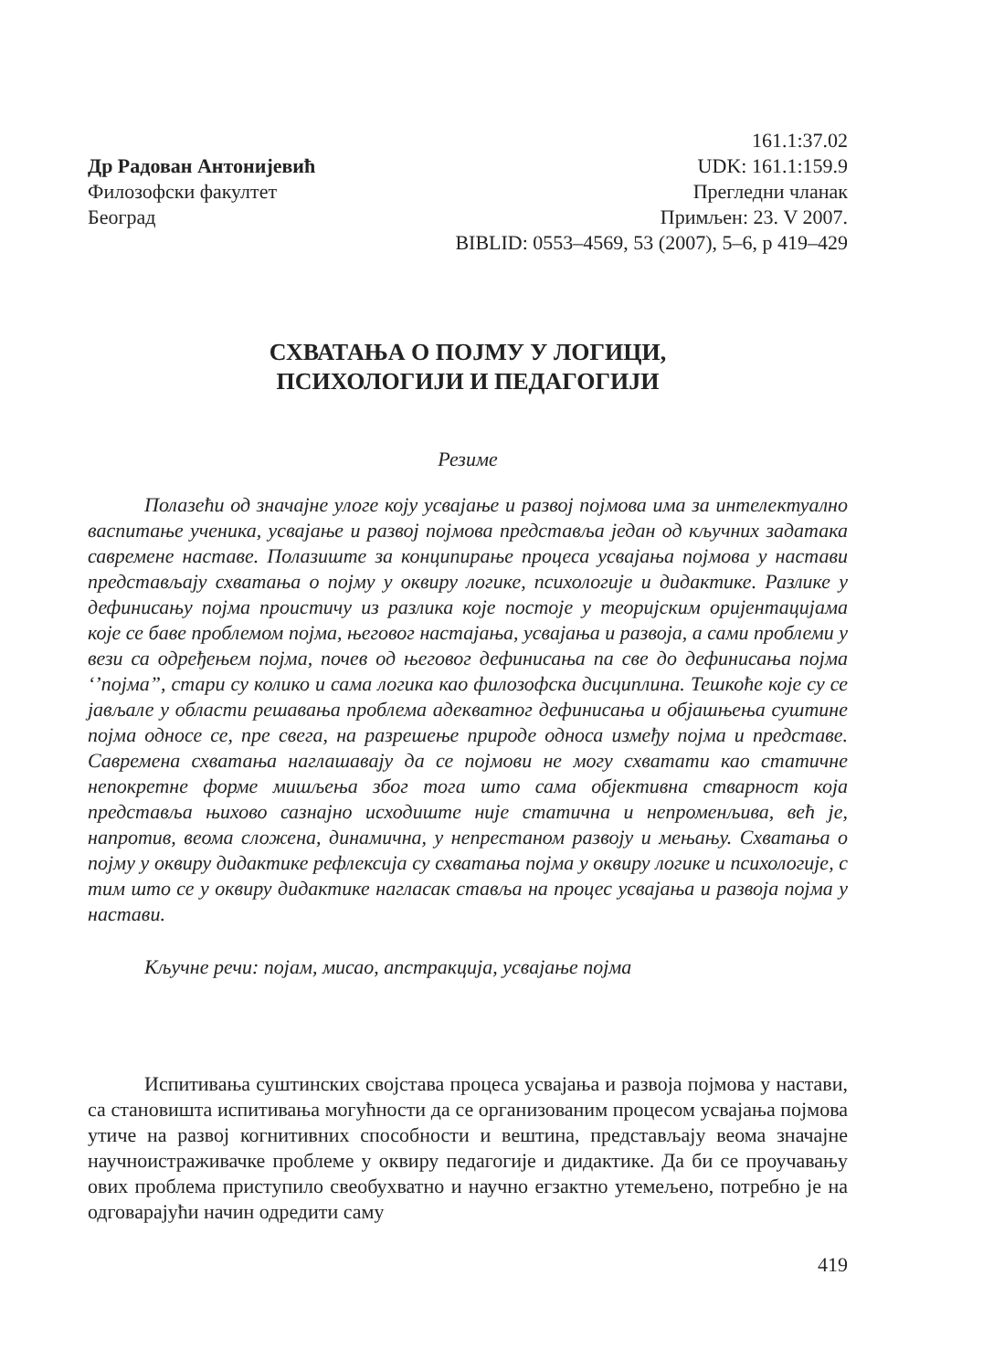Др Радован Антонијевић
Филозофски факултет
Београд
161.1:37.02
UDK: 161.1:159.9
Прегледни чланак
Примљен: 23. V 2007.
BIBLID: 0553–4569, 53 (2007), 5–6, p 419–429
СХВАТАЊА О ПОЈМУ У ЛОГИЦИ,
ПСИХОЛОГИЈИ И ПЕДАГОГИЈИ
Резиме
Полазећи од значајне улоге коју усвајање и развој појмова има за интелектуално васпитање ученика, усвајање и развој појмова представља један од кључних задатака савремене наставе. Полазиште за конципирање процеса усвајања појмова у настави представљају схватања о појму у оквиру логике, психологије и дидактике. Разлике у дефинисању појма проистичу из разлика које постоје у теоријским оријентацијама које се баве проблемом појма, његовог настајања, усвајања и развоја, а сами проблеми у вези са одређењем појма, почев од његовог дефинисања па све до дефинисања појма ‘’појма”, стари су колико и сама логика као филозофска дисциплина. Тешкоће које су се јављале у области решавања проблема адекватног дефинисања и објашњења суштине појма односе се, пре свега, на разрешење природе односа између појма и представе. Савремена схватања наглашавају да се појмови не могу схватати као статичне непокретне форме мишљења због тога што сама објективна стварност која представља њихово сазнајно исходиште није статична и непроменљива, већ је, напротив, веома сложена, динамична, у непрестаном развоју и мењању. Схватања о појму у оквиру дидактике рефлексија су схватања појма у оквиру логике и психологије, с тим што се у оквиру дидактике нагласак стaвља на процес усвајања и развоја појма у настави.
Кључне речи: појам, мисао, апстракција, усвајање појма
Испитивања суштинских својстава процеса усвајања и развоја појмова у настави, са становишта испитивања могућности да се организованим процесом усвајања појмова утиче на развој когнитивних способности и вештина, представљају веома значајне научноистраживачке проблеме у оквиру педагогије и дидактике. Да би се проучавању ових проблема приступило свеобухватно и научно егзактно утемељено, потребно је на одговарајући начин одредити саму
419